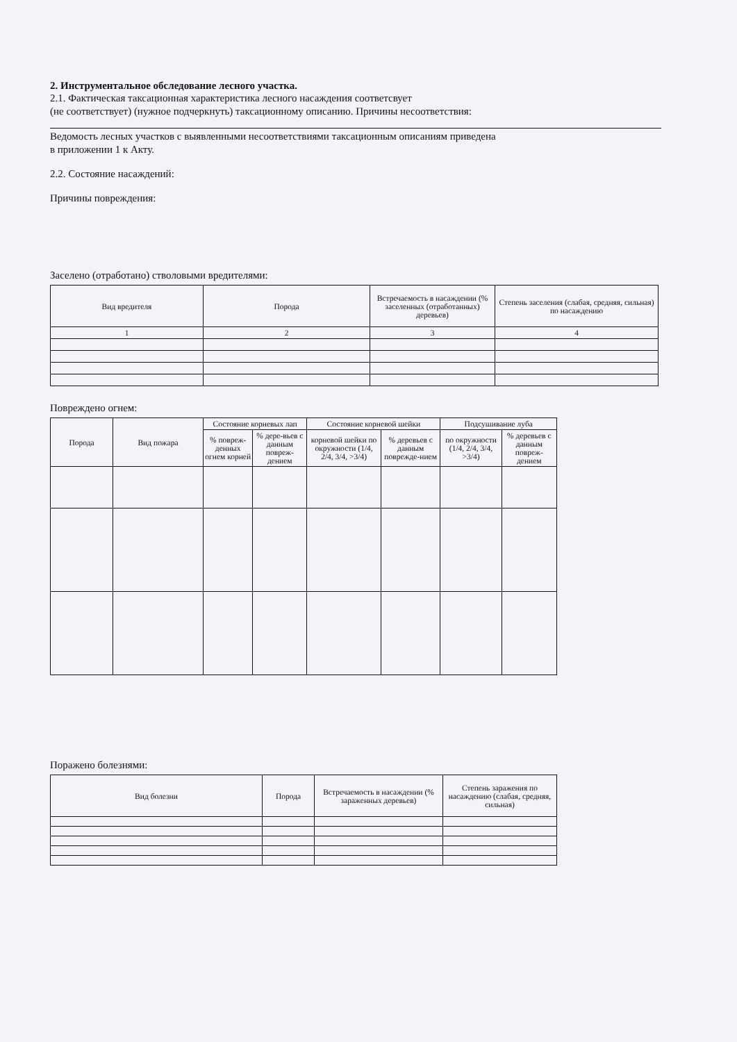2. Инструментальное обследование лесного участка.
2.1. Фактическая таксационная характеристика лесного насаждения соответсвует
(не соответствует) (нужное подчеркнуть) таксационному описанию. Причины несоответствия:
Ведомость лесных участков с выявленными несоответствиями таксационным описаниям приведена
в приложении 1 к Акту.
2.2. Состояние насаждений:
Причины повреждения:
Заселено (отработано) стволовыми вредителями:
| Вид вредителя | Порода | Встречаемость в насаждении (% заселенных (отработанных) деревьев) | Степень заселения (слабая, средняя, сильная) по насаждению |
| --- | --- | --- | --- |
| 1 | 2 | 3 | 4 |
Повреждено огнем:
| Порода | Вид пожара | Состояние корневых лап | | Состояние корневой шейки | | Подсушивание луба | |
| --- | --- | --- | --- | --- | --- | --- | --- |
| | | % повреж-денных огнем корней | % дере-вьев с данным повреж-дением | корневой шейки по окружности (1/4, 2/4, 3/4, >3/4) | % деревьев с данным поврежде-нием | по окружности (1/4, 2/4, 3/4, >3/4) | % деревьев с данным повреж-дением |
Поражено болезнями:
| Вид болезни | Порода | Встречаемость в насаждении (% зараженных деревьев) | Степень заражения по насаждению (слабая, средняя, сильная) |
| --- | --- | --- | --- |